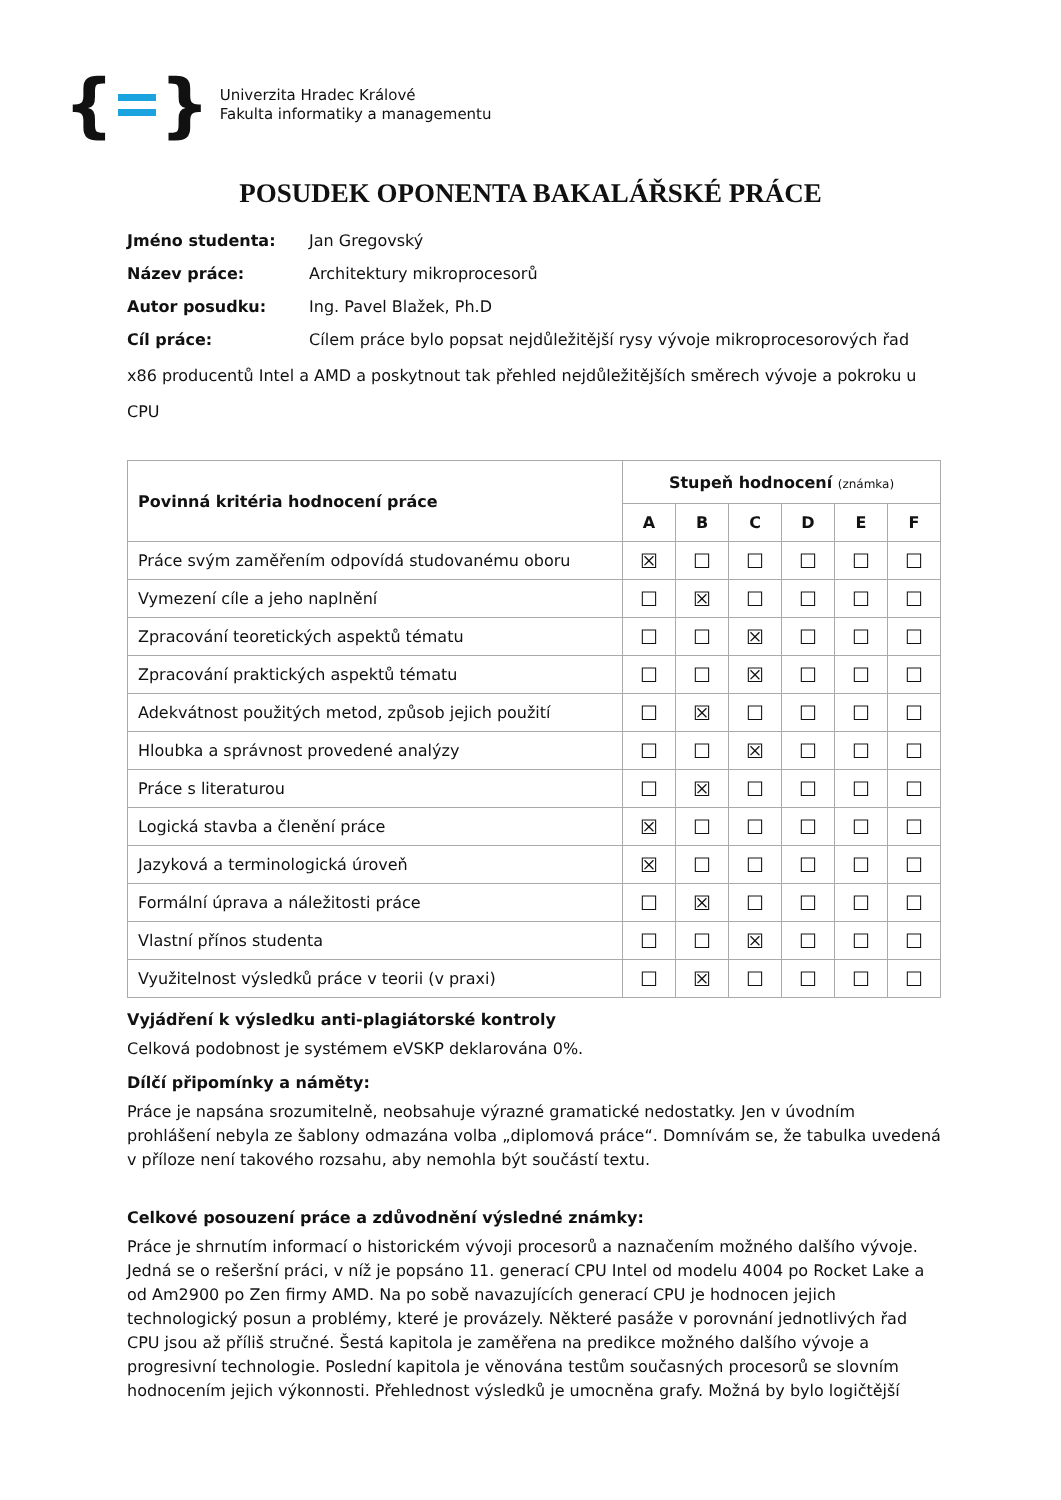{ }
Univerzita Hradec Králové
Fakulta informatiky a managementu
POSUDEK OPONENTA BAKALÁŘSKÉ PRÁCE
Jméno studenta: Jan Gregovský
Název práce: Architektury mikroprocesorů
Autor posudku: Ing. Pavel Blažek, Ph.D
Cíl práce: Cílem práce bylo popsat nejdůležitější rysy vývoje mikroprocesorových řad x86 producentů Intel a AMD a poskytnout tak přehled nejdůležitějších směrech vývoje a pokroku u CPU
| Povinná kritéria hodnocení práce | Stupeň hodnocení (známka) | | | | | |
| --- | --- | --- | --- | --- | --- | --- |
| | A | B | C | D | E | F |
| Práce svým zaměřením odpovídá studovanému oboru | ☒ | ☐ | ☐ | ☐ | ☐ | ☐ |
| Vymezení cíle a jeho naplnění | ☐ | ☒ | ☐ | ☐ | ☐ | ☐ |
| Zpracování teoretických aspektů tématu | ☐ | ☐ | ☒ | ☐ | ☐ | ☐ |
| Zpracování praktických aspektů tématu | ☐ | ☐ | ☒ | ☐ | ☐ | ☐ |
| Adekvátnost použitých metod, způsob jejich použití | ☐ | ☒ | ☐ | ☐ | ☐ | ☐ |
| Hloubka a správnost provedené analýzy | ☐ | ☐ | ☒ | ☐ | ☐ | ☐ |
| Práce s literaturou | ☐ | ☒ | ☐ | ☐ | ☐ | ☐ |
| Logická stavba a členění práce | ☒ | ☐ | ☐ | ☐ | ☐ | ☐ |
| Jazyková a terminologická úroveň | ☒ | ☐ | ☐ | ☐ | ☐ | ☐ |
| Formální úprava a náležitosti práce | ☐ | ☒ | ☐ | ☐ | ☐ | ☐ |
| Vlastní přínos studenta | ☐ | ☐ | ☒ | ☐ | ☐ | ☐ |
| Využitelnost výsledků práce v teorii (v praxi) | ☐ | ☒ | ☐ | ☐ | ☐ | ☐ |
Vyjádření k výsledku anti-plagiátorské kontroly
Celková podobnost je systémem eVSKP deklarována 0%.
Dílčí připomínky a náměty:
Práce je napsána srozumitelně, neobsahuje výrazné gramatické nedostatky. Jen v úvodním prohlášení nebyla ze šablony odmazána volba „diplomová práce“. Domnívám se, že tabulka uvedená v příloze není takového rozsahu, aby nemohla být součástí textu.
Celkové posouzení práce a zdůvodnění výsledné známky:
Práce je shrnutím informací o historickém vývoji procesorů a naznačením možného dalšího vývoje. Jedná se o rešeršní práci, v níž je popsáno 11. generací CPU Intel od modelu 4004 po Rocket Lake a od Am2900 po Zen firmy AMD. Na po sobě navazujících generací CPU je hodnocen jejich technologický posun a problémy, které je provázely. Některé pasáže v porovnání jednotlivých řad CPU jsou až příliš stručné. Šestá kapitola je zaměřena na predikce možného dalšího vývoje a progresivní technologie. Poslední kapitola je věnována testům současných procesorů se slovním hodnocením jejich výkonnosti. Přehlednost výsledků je umocněna grafy. Možná by bylo logičtější